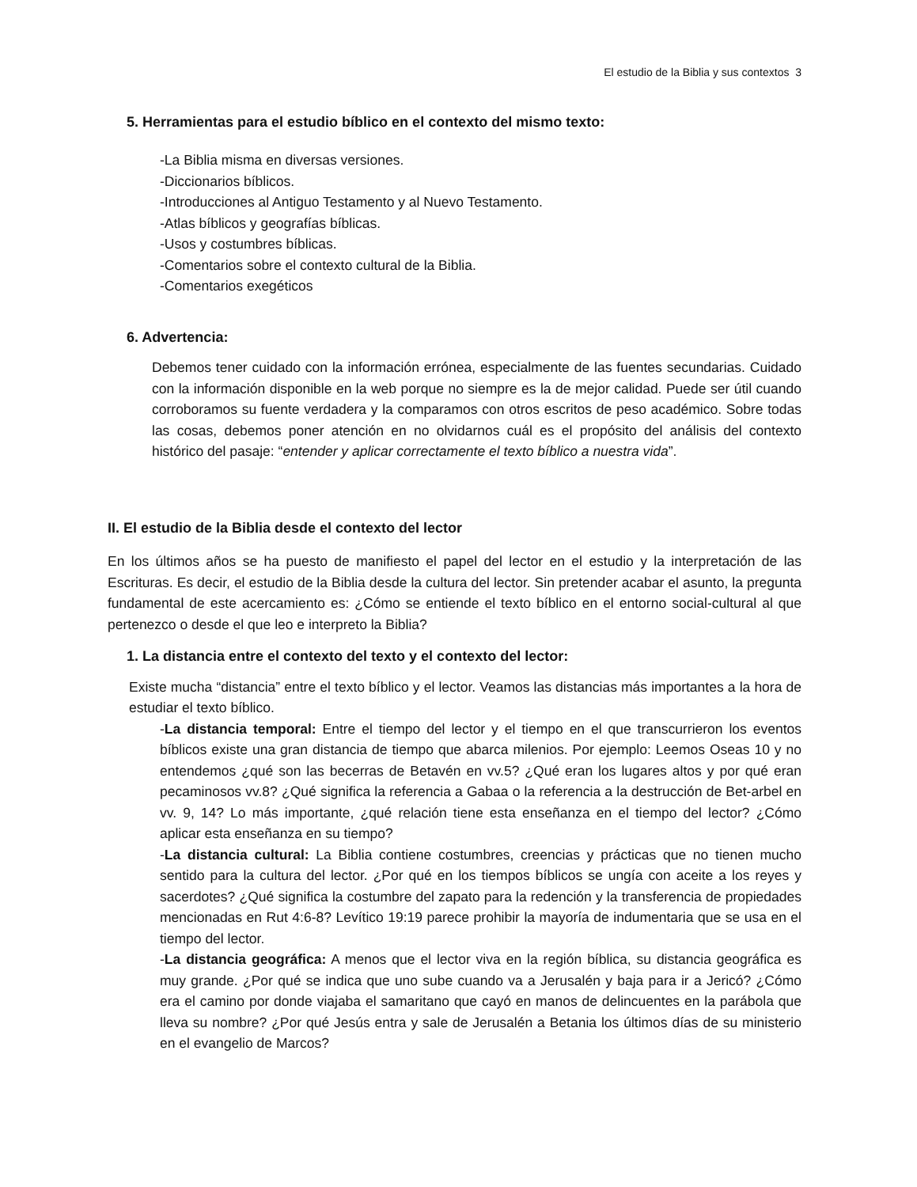El estudio de la Biblia y sus contextos 3
5. Herramientas para el estudio bíblico en el contexto del mismo texto:
-La Biblia misma en diversas versiones.
-Diccionarios bíblicos.
-Introducciones al Antiguo Testamento y al Nuevo Testamento.
-Atlas bíblicos y geografías bíblicas.
-Usos y costumbres bíblicas.
-Comentarios sobre el contexto cultural de la Biblia.
-Comentarios exegéticos
6. Advertencia:
Debemos tener cuidado con la información errónea, especialmente de las fuentes secundarias. Cuidado con la información disponible en la web porque no siempre es la de mejor calidad. Puede ser útil cuando corroboramos su fuente verdadera y la comparamos con otros escritos de peso académico. Sobre todas las cosas, debemos poner atención en no olvidarnos cuál es el propósito del análisis del contexto histórico del pasaje: “entender y aplicar correctamente el texto bíblico a nuestra vida”.
II. El estudio de la Biblia desde el contexto del lector
En los últimos años se ha puesto de manifiesto el papel del lector en el estudio y la interpretación de las Escrituras. Es decir, el estudio de la Biblia desde la cultura del lector. Sin pretender acabar el asunto, la pregunta fundamental de este acercamiento es: ¿Cómo se entiende el texto bíblico en el entorno social-cultural al que pertenezco o desde el que leo e interpreto la Biblia?
1. La distancia entre el contexto del texto y el contexto del lector:
Existe mucha “distancia” entre el texto bíblico y el lector. Veamos las distancias más importantes a la hora de estudiar el texto bíblico.
-La distancia temporal: Entre el tiempo del lector y el tiempo en el que transcurrieron los eventos bíblicos existe una gran distancia de tiempo que abarca milenios. Por ejemplo: Leemos Oseas 10 y no entendemos ¿qué son las becerras de Betavén en vv.5? ¿Qué eran los lugares altos y por qué eran pecaminosos vv.8? ¿Qué significa la referencia a Gabaa o la referencia a la destrucción de Bet-arbel en vv. 9, 14? Lo más importante, ¿qué relación tiene esta enseñanza en el tiempo del lector? ¿Cómo aplicar esta enseñanza en su tiempo?
-La distancia cultural: La Biblia contiene costumbres, creencias y prácticas que no tienen mucho sentido para la cultura del lector. ¿Por qué en los tiempos bíblicos se ungía con aceite a los reyes y sacerdotes? ¿Qué significa la costumbre del zapato para la redención y la transferencia de propiedades mencionadas en Rut 4:6-8? Levítico 19:19 parece prohibir la mayoría de indumentaria que se usa en el tiempo del lector.
-La distancia geográfica: A menos que el lector viva en la región bíblica, su distancia geográfica es muy grande. ¿Por qué se indica que uno sube cuando va a Jerusalén y baja para ir a Jericó? ¿Cómo era el camino por donde viajaba el samaritano que cayó en manos de delincuentes en la parábola que lleva su nombre? ¿Por qué Jesús entra y sale de Jerusalén a Betania los últimos días de su ministerio en el evangelio de Marcos?